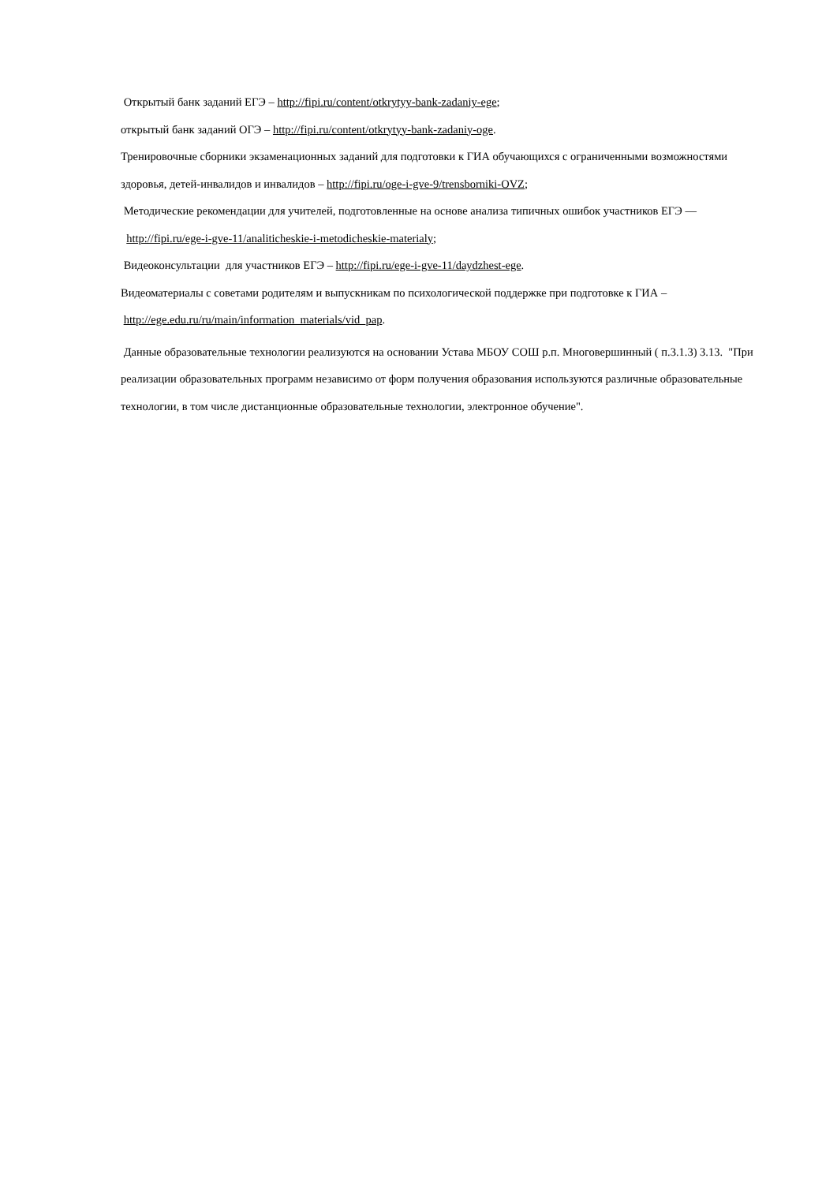Открытый банк заданий ЕГЭ – http://fipi.ru/content/otkrytyy-bank-zadaniy-ege;
открытый банк заданий ОГЭ – http://fipi.ru/content/otkrytyy-bank-zadaniy-oge.
Тренировочные сборники экзаменационных заданий для подготовки к ГИА обучающихся с ограниченными возможностями здоровья, детей-инвалидов и инвалидов – http://fipi.ru/oge-i-gve-9/trensborniki-OVZ;
Методические рекомендации для учителей, подготовленные на основе анализа типичных ошибок участников ЕГЭ —
http://fipi.ru/ege-i-gve-11/analiticheskie-i-metodicheskie-materialy;
Видеоконсультации для участников ЕГЭ – http://fipi.ru/ege-i-gve-11/daydzhest-ege.
Видеоматериалы с советами родителям и выпускникам по психологической поддержке при подготовке к ГИА –
http://ege.edu.ru/ru/main/information_materials/vid_pap.
Данные образовательные технологии реализуются на основании Устава МБОУ СОШ р.п. Многовершинный ( п.3.1.3) 3.13. "При реализации образовательных программ независимо от форм получения образования используются различные образовательные технологии, в том числе дистанционные образовательные технологии, электронное обучение".